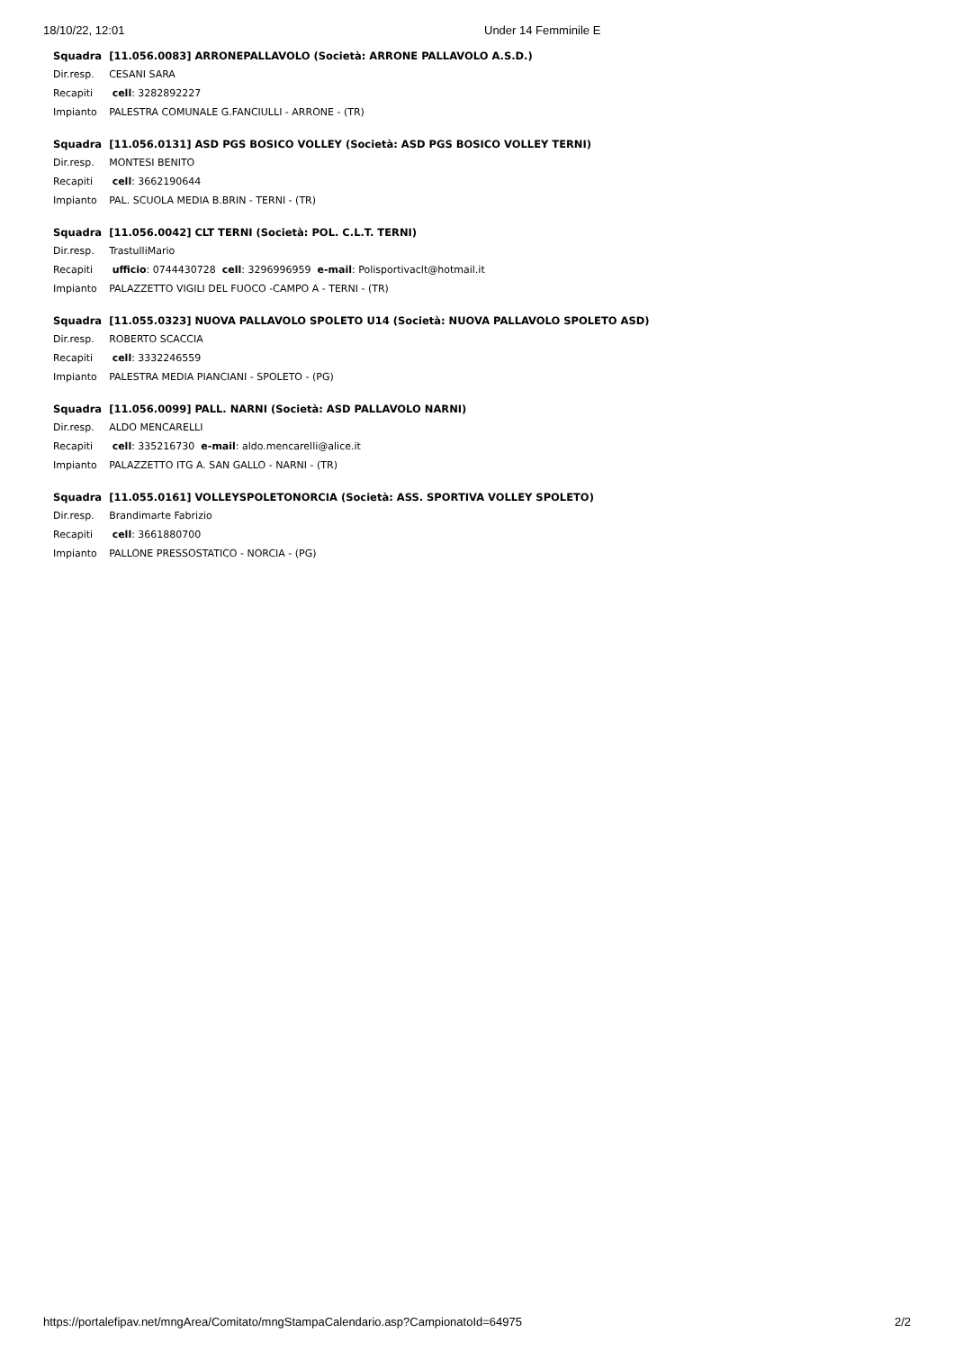18/10/22, 12:01 Under 14 Femminile E
| Squadra | [11.056.0083] ARRONEPALLAVOLO (Società: ARRONE PALLAVOLO A.S.D.) |
| Dir.resp. | CESANI SARA |
| Recapiti | cell : 3282892227 |
| Impianto | PALESTRA COMUNALE G.FANCIULLI - ARRONE - (TR) |
| Squadra | [11.056.0131] ASD PGS BOSICO VOLLEY (Società: ASD PGS BOSICO VOLLEY TERNI) |
| Dir.resp. | MONTESI BENITO |
| Recapiti | cell : 3662190644 |
| Impianto | PAL. SCUOLA MEDIA B.BRIN - TERNI - (TR) |
| Squadra | [11.056.0042] CLT TERNI (Società: POL. C.L.T. TERNI) |
| Dir.resp. | TrastulliMario |
| Recapiti | ufficio : 0744430728 cell : 3296996959 e-mail : Polisportivaclt@hotmail.it |
| Impianto | PALAZZETTO VIGILI DEL FUOCO -CAMPO A - TERNI - (TR) |
| Squadra | [11.055.0323] NUOVA PALLAVOLO SPOLETO U14 (Società: NUOVA PALLAVOLO SPOLETO ASD) |
| Dir.resp. | ROBERTO SCACCIA |
| Recapiti | cell : 3332246559 |
| Impianto | PALESTRA MEDIA PIANCIANI - SPOLETO - (PG) |
| Squadra | [11.056.0099] PALL. NARNI (Società: ASD PALLAVOLO NARNI) |
| Dir.resp. | ALDO MENCARELLI |
| Recapiti | cell : 335216730 e-mail : aldo.mencarelli@alice.it |
| Impianto | PALAZZETTO ITG A. SAN GALLO - NARNI - (TR) |
| Squadra | [11.055.0161] VOLLEYSPOLETONORCIA (Società: ASS. SPORTIVA VOLLEY SPOLETO) |
| Dir.resp. | Brandimarte Fabrizio |
| Recapiti | cell : 3661880700 |
| Impianto | PALLONE PRESSOSTATICO - NORCIA - (PG) |
https://portalefipav.net/mngArea/Comitato/mngStampaCalendario.asp?CampionatoId=64975 2/2